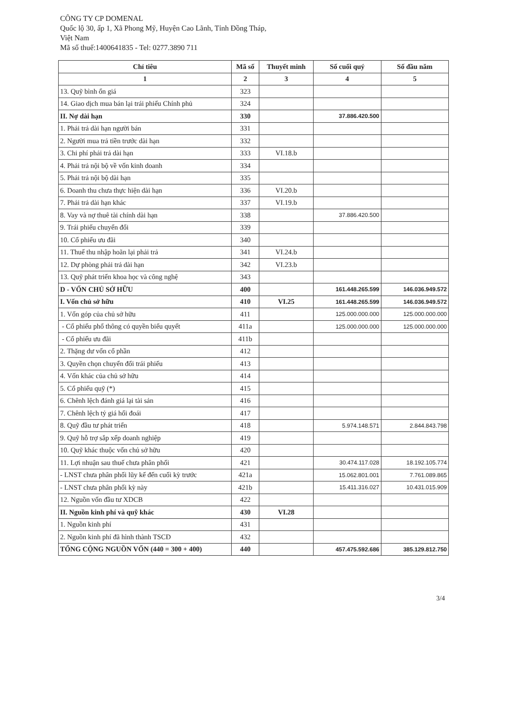CÔNG TY CP DOMENAL
Quốc lộ 30, ấp 1, Xã Phong Mỹ, Huyện Cao Lãnh, Tỉnh Đồng Tháp,
Việt Nam
Mã số thuế:1400641835 - Tel: 0277.3890 711
| Chỉ tiêu | Mã số | Thuyết minh | Số cuối quý | Số đầu năm |
| --- | --- | --- | --- | --- |
| 1 | 2 | 3 | 4 | 5 |
| 13. Quỹ bình ổn giá | 323 | | | |
| 14. Giao dịch mua bán lại trái phiếu Chính phủ | 324 | | | |
| II. Nợ dài hạn | 330 | | 37.886.420.500 | |
| 1. Phải trả dài hạn người bán | 331 | | | |
| 2. Người mua trả tiền trước dài hạn | 332 | | | |
| 3. Chi phí phải trả dài hạn | 333 | VI.18.b | | |
| 4. Phải trả nội bộ về vốn kinh doanh | 334 | | | |
| 5. Phải trả nội bộ dài hạn | 335 | | | |
| 6. Doanh thu chưa thực hiện dài hạn | 336 | VI.20.b | | |
| 7. Phải trả dài hạn khác | 337 | VI.19.b | | |
| 8. Vay và nợ thuê tài chính dài hạn | 338 | | 37.886.420.500 | |
| 9. Trái phiếu chuyển đổi | 339 | | | |
| 10. Cổ phiếu ưu đãi | 340 | | | |
| 11. Thuế thu nhập hoãn lại phải trả | 341 | VI.24.b | | |
| 12. Dự phòng phải trả dài hạn | 342 | VI.23.b | | |
| 13. Quỹ phát triển khoa học và công nghệ | 343 | | | |
| D - VỐN CHỦ SỞ HỮU | 400 | | 161.448.265.599 | 146.036.949.572 |
| I. Vốn chủ sở hữu | 410 | VI.25 | 161.448.265.599 | 146.036.949.572 |
| 1. Vốn góp của chủ sở hữu | 411 | | 125.000.000.000 | 125.000.000.000 |
| - Cổ phiếu phổ thông có quyền biểu quyết | 411a | | 125.000.000.000 | 125.000.000.000 |
| - Cổ phiếu ưu đãi | 411b | | | |
| 2. Thặng dư vốn cổ phần | 412 | | | |
| 3. Quyền chọn chuyển đổi trái phiếu | 413 | | | |
| 4. Vốn khác của chủ sở hữu | 414 | | | |
| 5. Cổ phiếu quỹ (*) | 415 | | | |
| 6. Chênh lệch đánh giá lại tài sản | 416 | | | |
| 7. Chênh lệch tỷ giá hối đoái | 417 | | | |
| 8. Quỹ đầu tư phát triển | 418 | | 5.974.148.571 | 2.844.843.798 |
| 9. Quỹ hỗ trợ sắp xếp doanh nghiệp | 419 | | | |
| 10. Quỹ khác thuộc vốn chủ sở hữu | 420 | | | |
| 11. Lợi nhuận sau thuế chưa phân phối | 421 | | 30.474.117.028 | 18.192.105.774 |
| - LNST chưa phân phối lũy kế đến cuối kỳ trước | 421a | | 15.062.801.001 | 7.761.089.865 |
| - LNST chưa phân phối kỳ này | 421b | | 15.411.316.027 | 10.431.015.909 |
| 12. Nguồn vốn đầu tư XDCB | 422 | | | |
| II. Nguồn kinh phí và quỹ khác | 430 | VI.28 | | |
| 1. Nguồn kinh phí | 431 | | | |
| 2. Nguồn kinh phí đã hình thành TSCĐ | 432 | | | |
| TỔNG CỘNG NGUỒN VỐN (440 = 300 + 400) | 440 | | 457.475.592.686 | 385.129.812.750 |
3/4